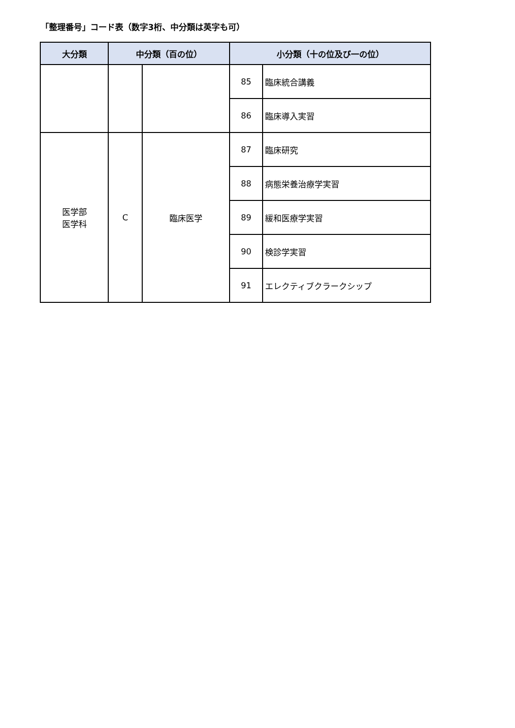「整理番号」コード表（数字3桁、中分類は英字も可）
| 大分類 | 中分類（百の位） | | 小分類（十の位及び一の位） | |
| --- | --- | --- | --- | --- |
| | | | 85 | 臨床統合講義 |
| | | | 86 | 臨床導入実習 |
| 医学部 医学科 | C | 臨床医学 | 87 | 臨床研究 |
| | | | 88 | 病態栄養治療学実習 |
| | | | 89 | 緩和医療学実習 |
| | | | 90 | 検診学実習 |
| | | | 91 | エレクティブクラークシップ |